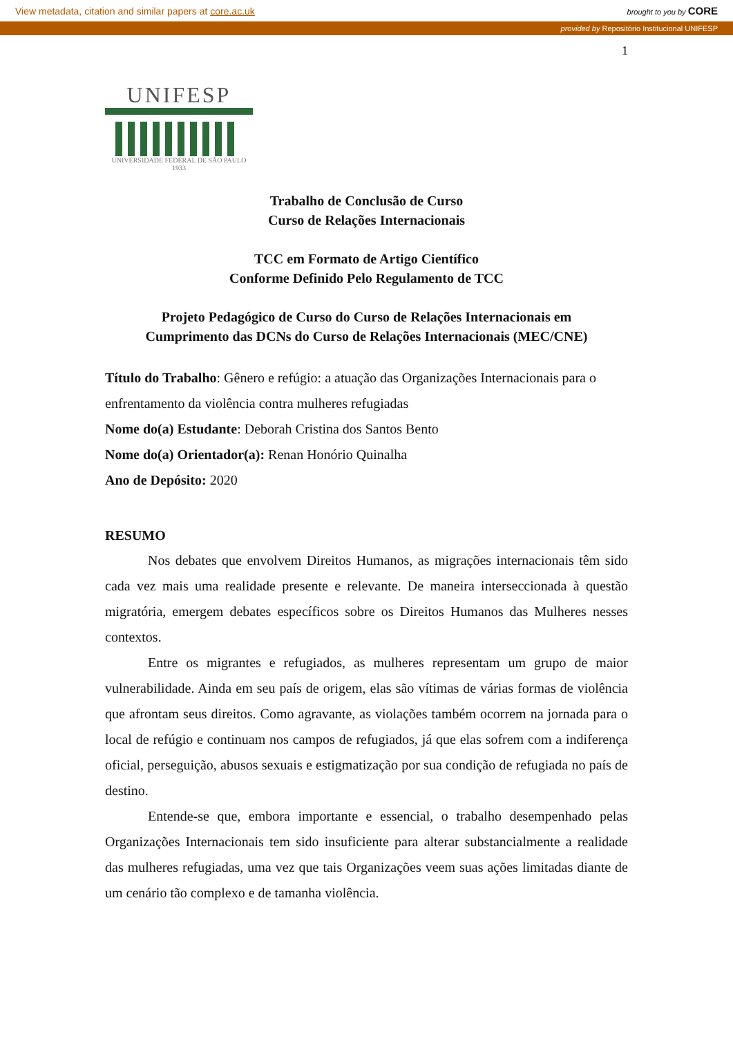View metadata, citation and similar papers at core.ac.uk brought to you by CORE
provided by Repositório Institucional UNIFESP
1
UNIFESP
UNIVERSIDADE FEDERAL DE SÃO PAULO
1933
Trabalho de Conclusão de Curso
Curso de Relações Internacionais
TCC em Formato de Artigo Científico
Conforme Definido Pelo Regulamento de TCC
Projeto Pedagógico de Curso do Curso de Relações Internacionais em
Cumprimento das DCNs do Curso de Relações Internacionais (MEC/CNE)
Título do Trabalho: Gênero e refúgio: a atuação das Organizações Internacionais para o enfrentamento da violência contra mulheres refugiadas
Nome do(a) Estudante: Deborah Cristina dos Santos Bento
Nome do(a) Orientador(a): Renan Honório Quinalha
Ano de Depósito: 2020
RESUMO
Nos debates que envolvem Direitos Humanos, as migrações internacionais têm sido cada vez mais uma realidade presente e relevante. De maneira interseccionada à questão migratória, emergem debates específicos sobre os Direitos Humanos das Mulheres nesses contextos.
Entre os migrantes e refugiados, as mulheres representam um grupo de maior vulnerabilidade. Ainda em seu país de origem, elas são vítimas de várias formas de violência que afrontam seus direitos. Como agravante, as violações também ocorrem na jornada para o local de refúgio e continuam nos campos de refugiados, já que elas sofrem com a indiferença oficial, perseguição, abusos sexuais e estigmatização por sua condição de refugiada no país de destino.
Entende-se que, embora importante e essencial, o trabalho desempenhado pelas Organizações Internacionais tem sido insuficiente para alterar substancialmente a realidade das mulheres refugiadas, uma vez que tais Organizações veem suas ações limitadas diante de um cenário tão complexo e de tamanha violência.